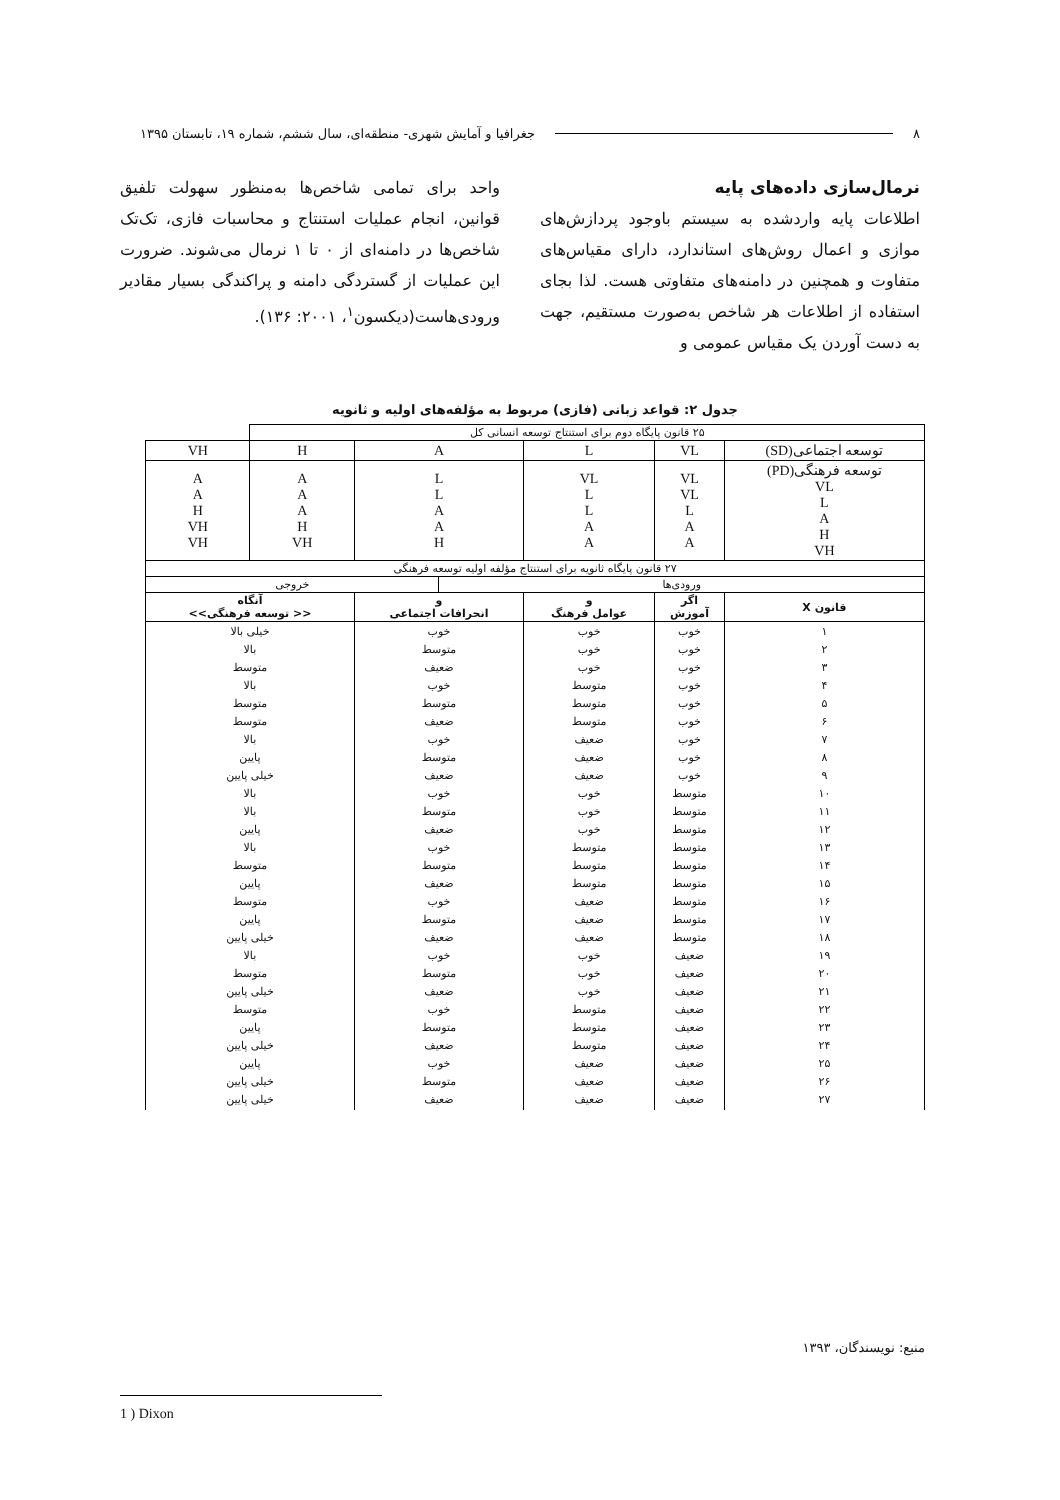۸ جغرافیا و آمایش شهری- منطقه‌ای، سال ششم، شماره ۱۹، تابستان ۱۳۹۵
نرمال‌سازی داده‌های پایه
اطلاعات پایه واردشده به سیستم باوجود پردازش‌های موازی و اعمال روش‌های استاندارد، دارای مقیاس‌های متفاوت و همچنین در دامنه‌های متفاوتی هست. لذا بجای استفاده از اطلاعات هر شاخص به‌صورت مستقیم، جهت به دست آوردن یک مقیاس عمومی و
واحد برای تمامی شاخص‌ها به‌منظور سهولت تلفیق قوانین، انجام عملیات استنتاج و محاسبات فازی، تک‌تک شاخص‌ها در دامنه‌ای از ۰ تا ۱ نرمال می‌شوند. ضرورت این عملیات از گستردگی دامنه و پراکندگی بسیار مقادیر ورودی‌هاست(دیکسون<sup>۱</sup>، ۲۰۰۱: ۱۳۶).
جدول ۲: قواعد زبانی (فازی) مربوط به مؤلفه‌های اولیه و ثانویه
| ۲۵ قانون پایگاه دوم برای استنتاج توسعه انسانی کل | | | | | | |
| توسعه اجتماعی(SD) | VL | L | A | | H | VH |
| توسعه فرهنگی(PD) VL L A H VH | VL VL L A A | VL L L A A | L L A A H | | A A A H VH | A A H VH VH |
| ۲۷ قانون پایگاه ثانویه برای استنتاج مؤلفه اولیه توسعه فرهنگی | | | | | | |
| ورودی‌ها | | | | خروجی | | |
| قانون X | اگر آموزش | و عوامل فرهنگ | و انحرافات اجتماعی | | آنگاه << توسعه فرهنگی>> | |
| ۱ ۲ ۳ ۴ ۵ ۶ ۷ ۸ ۹ ۱۰ ۱۱ ۱۲ ۱۳ ۱۴ ۱۵ ۱۶ ۱۷ ۱۸ ۱۹ ۲۰ ۲۱ ۲۲ ۲۳ ۲۴ ۲۵ ۲۶ ۲۷ | خوب خوب خوب خوب خوب خوب خوب خوب خوب متوسط متوسط متوسط متوسط متوسط متوسط متوسط متوسط متوسط ضعیف ضعیف ضعیف ضعیف ضعیف ضعیف ضعیف ضعیف ضعیف | خوب خوب خوب متوسط متوسط متوسط ضعیف ضعیف ضعیف خوب خوب خوب متوسط متوسط متوسط ضعیف ضعیف ضعیف خوب خوب خوب متوسط متوسط متوسط ضعیف ضعیف ضعیف | خوب متوسط ضعیف خوب متوسط ضعیف خوب متوسط ضعیف خوب متوسط ضعیف خوب متوسط ضعیف خوب متوسط ضعیف خوب متوسط ضعیف خوب متوسط ضعیف خوب متوسط ضعیف | | خیلی بالا بالا متوسط بالا متوسط متوسط بالا پایین خیلی پایین بالا بالا پایین بالا متوسط پایین متوسط پایین خیلی پایین بالا متوسط خیلی پایین متوسط پایین خیلی پایین پایین خیلی پایین خیلی پایین | |
منبع: نویسندگان، ۱۳۹۳
1 ) Dixon